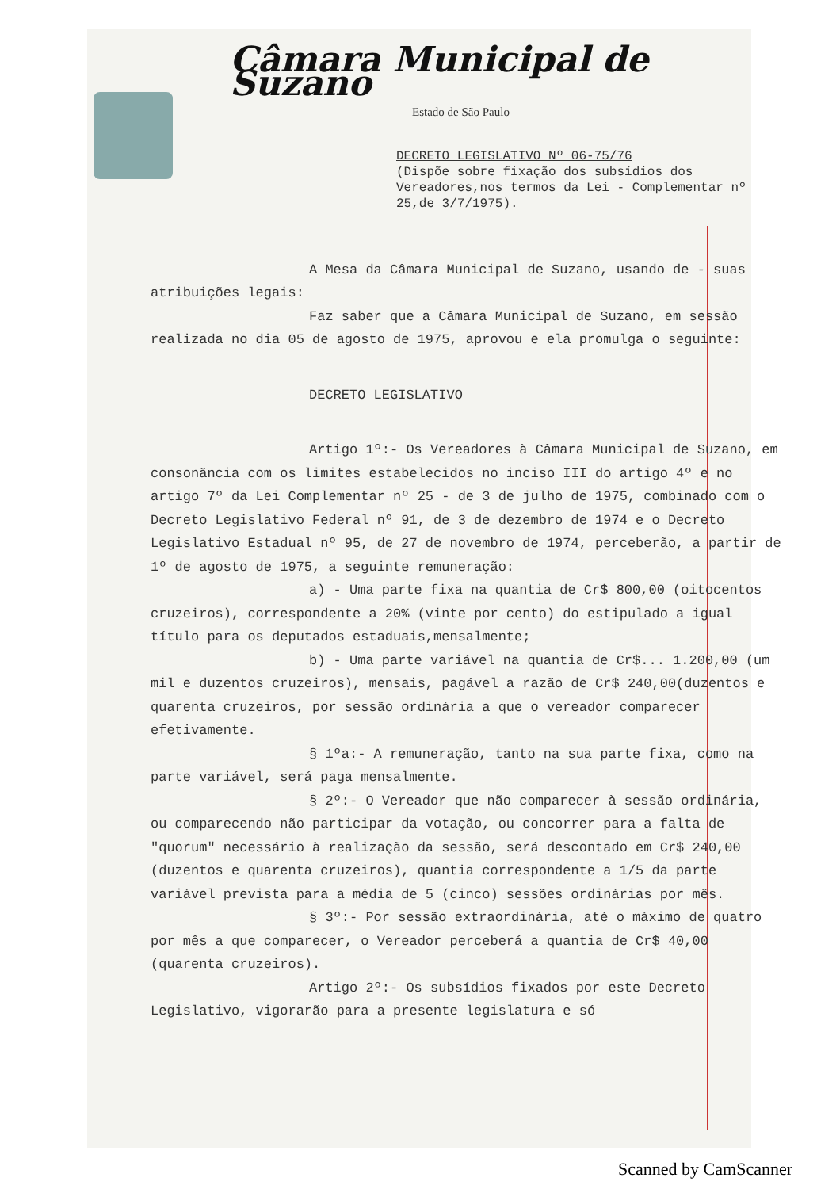Câmara Municipal de Suzano
Estado de São Paulo
DECRETO LEGISLATIVO Nº 06-75/76
(Dispõe sobre fixação dos subsídios dos Vereadores,nos termos da Lei - Complementar nº 25,de 3/7/1975).
A Mesa da Câmara Municipal de Suzano, usando de - suas atribuições legais:
Faz saber que a Câmara Municipal de Suzano, em sessão realizada no dia 05 de agosto de 1975, aprovou e ela promulga o seguinte:
DECRETO LEGISLATIVO
Artigo 1º:- Os Vereadores à Câmara Municipal de Suzano, em consonância com os limites estabelecidos no inciso III do artigo 4º e no artigo 7º da Lei Complementar nº 25 - de 3 de julho de 1975, combinado com o Decreto Legislativo Federal nº 91, de 3 de dezembro de 1974 e o Decreto Legislativo Estadual nº 95, de 27 de novembro de 1974, perceberão, a partir de 1º de agosto de 1975, a seguinte remuneração:
a) - Uma parte fixa na quantia de Cr$ 800,00 (oitocentos cruzeiros), correspondente a 20% (vinte por cento) do estipulado a igual título para os deputados estaduais,mensalmente;
b) - Uma parte variável na quantia de Cr$... 1.200,00 (um mil e duzentos cruzeiros), mensais, pagável a razão de Cr$ 240,00(duzentos e quarenta cruzeiros, por sessão ordinária a que o vereador comparecer efetivamente.
§ 1ºa:- A remuneração, tanto na sua parte fixa, como na parte variável, será paga mensalmente.
§ 2º:- O Vereador que não comparecer à sessão ordinária, ou comparecendo não participar da votação, ou concorrer para a falta de "quorum" necessário à realização da sessão, será descontado em Cr$ 240,00 (duzentos e quarenta cruzeiros), quantia correspondente a 1/5 da parte variável prevista para a média de 5 (cinco) sessões ordinárias por mês.
§ 3º:- Por sessão extraordinária, até o máximo de quatro por mês a que comparecer, o Vereador perceberá a quantia de Cr$ 40,00 (quarenta cruzeiros).
Artigo 2º:- Os subsídios fixados por este Decreto Legislativo, vigorarão para a presente legislatura e só
Scanned by CamScanner